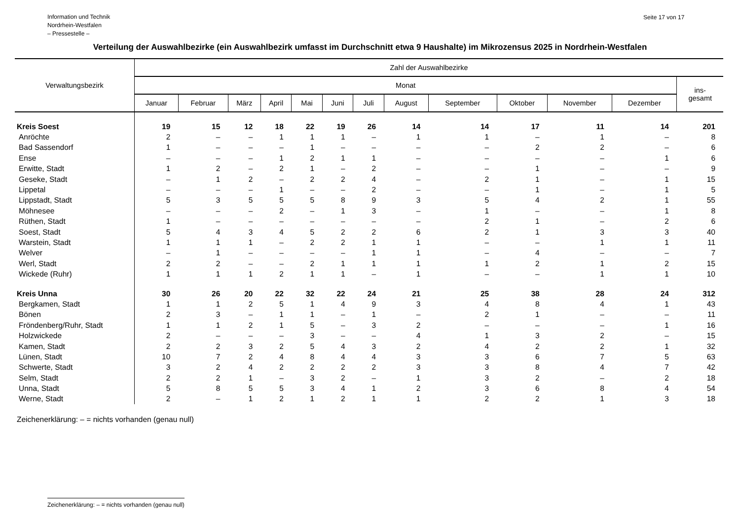Information und Technik
Nordrhein-Westfalen
– Pressestelle –
Seite 17 von 17
Verteilung der Auswahlbezirke (ein Auswahlbezirk umfasst im Durchschnitt etwa 9 Haushalte) im Mikrozensus 2025 in Nordrhein-Westfalen
| Verwaltungsbezirk | Zahl der Auswahlbezirke | | | | | | | | | | | | |
| --- | --- | --- | --- | --- | --- | --- | --- | --- | --- | --- | --- | --- | --- |
| | Monat | | | | | | | | | | | | ins- gesamt |
| | Januar | Februar | März | April | Mai | Juni | Juli | August | September | Oktober | November | Dezember | |
| Kreis Soest | 19 | 15 | 12 | 18 | 22 | 19 | 26 | 14 | 14 | 17 | 11 | 14 | 201 |
| Anröchte | 2 | – | – | 1 | 1 | 1 | – | 1 | 1 | – | 1 | – | 8 |
| Bad Sassendorf | 1 | – | – | – | 1 | – | – | – | – | 2 | 2 | – | 6 |
| Ense | – | – | – | 1 | 2 | 1 | 1 | – | – | – | – | 1 | 6 |
| Erwitte, Stadt | 1 | 2 | – | 2 | 1 | – | 2 | – | – | 1 | – | – | 9 |
| Geseke, Stadt | – | 1 | 2 | – | 2 | 2 | 4 | – | 2 | 1 | – | 1 | 15 |
| Lippetal | – | – | – | 1 | – | – | 2 | – | – | 1 | – | 1 | 5 |
| Lippstadt, Stadt | 5 | 3 | 5 | 5 | 5 | 8 | 9 | 3 | 5 | 4 | 2 | 1 | 55 |
| Möhnesee | – | – | – | 2 | – | 1 | 3 | – | 1 | – | – | 1 | 8 |
| Rüthen, Stadt | 1 | – | – | – | – | – | – | – | 2 | 1 | – | 2 | 6 |
| Soest, Stadt | 5 | 4 | 3 | 4 | 5 | 2 | 2 | 6 | 2 | 1 | 3 | 3 | 40 |
| Warstein, Stadt | 1 | 1 | 1 | – | 2 | 2 | 1 | 1 | – | – | 1 | 1 | 11 |
| Welver | – | 1 | – | – | – | – | 1 | 1 | – | 4 | – | – | 7 |
| Werl, Stadt | 2 | 2 | – | – | 2 | 1 | 1 | 1 | 1 | 2 | 1 | 2 | 15 |
| Wickede (Ruhr) | 1 | 1 | 1 | 2 | 1 | 1 | – | 1 | – | – | 1 | 1 | 10 |
| Kreis Unna | 30 | 26 | 20 | 22 | 32 | 22 | 24 | 21 | 25 | 38 | 28 | 24 | 312 |
| Bergkamen, Stadt | 1 | 1 | 2 | 5 | 1 | 4 | 9 | 3 | 4 | 8 | 4 | 1 | 43 |
| Bönen | 2 | 3 | – | 1 | 1 | – | 1 | – | 2 | 1 | – | – | 11 |
| Fröndenberg/Ruhr, Stadt | 1 | 1 | 2 | 1 | 5 | – | 3 | 2 | – | – | – | 1 | 16 |
| Holzwickede | 2 | – | – | – | 3 | – | – | 4 | 1 | 3 | 2 | – | 15 |
| Kamen, Stadt | 2 | 2 | 3 | 2 | 5 | 4 | 3 | 2 | 4 | 2 | 2 | 1 | 32 |
| Lünen, Stadt | 10 | 7 | 2 | 4 | 8 | 4 | 4 | 3 | 3 | 6 | 7 | 5 | 63 |
| Schwerte, Stadt | 3 | 2 | 4 | 2 | 2 | 2 | 2 | 3 | 3 | 8 | 4 | 7 | 42 |
| Selm, Stadt | 2 | 2 | 1 | – | 3 | 2 | – | 1 | 3 | 2 | – | 2 | 18 |
| Unna, Stadt | 5 | 8 | 5 | 5 | 3 | 4 | 1 | 2 | 3 | 6 | 8 | 4 | 54 |
| Werne, Stadt | 2 | – | 1 | 2 | 1 | 2 | 1 | 1 | 2 | 2 | 1 | 3 | 18 |
Zeichenerklärung: – = nichts vorhanden (genau null)
Zeichenerklärung: – = nichts vorhanden (genau null)